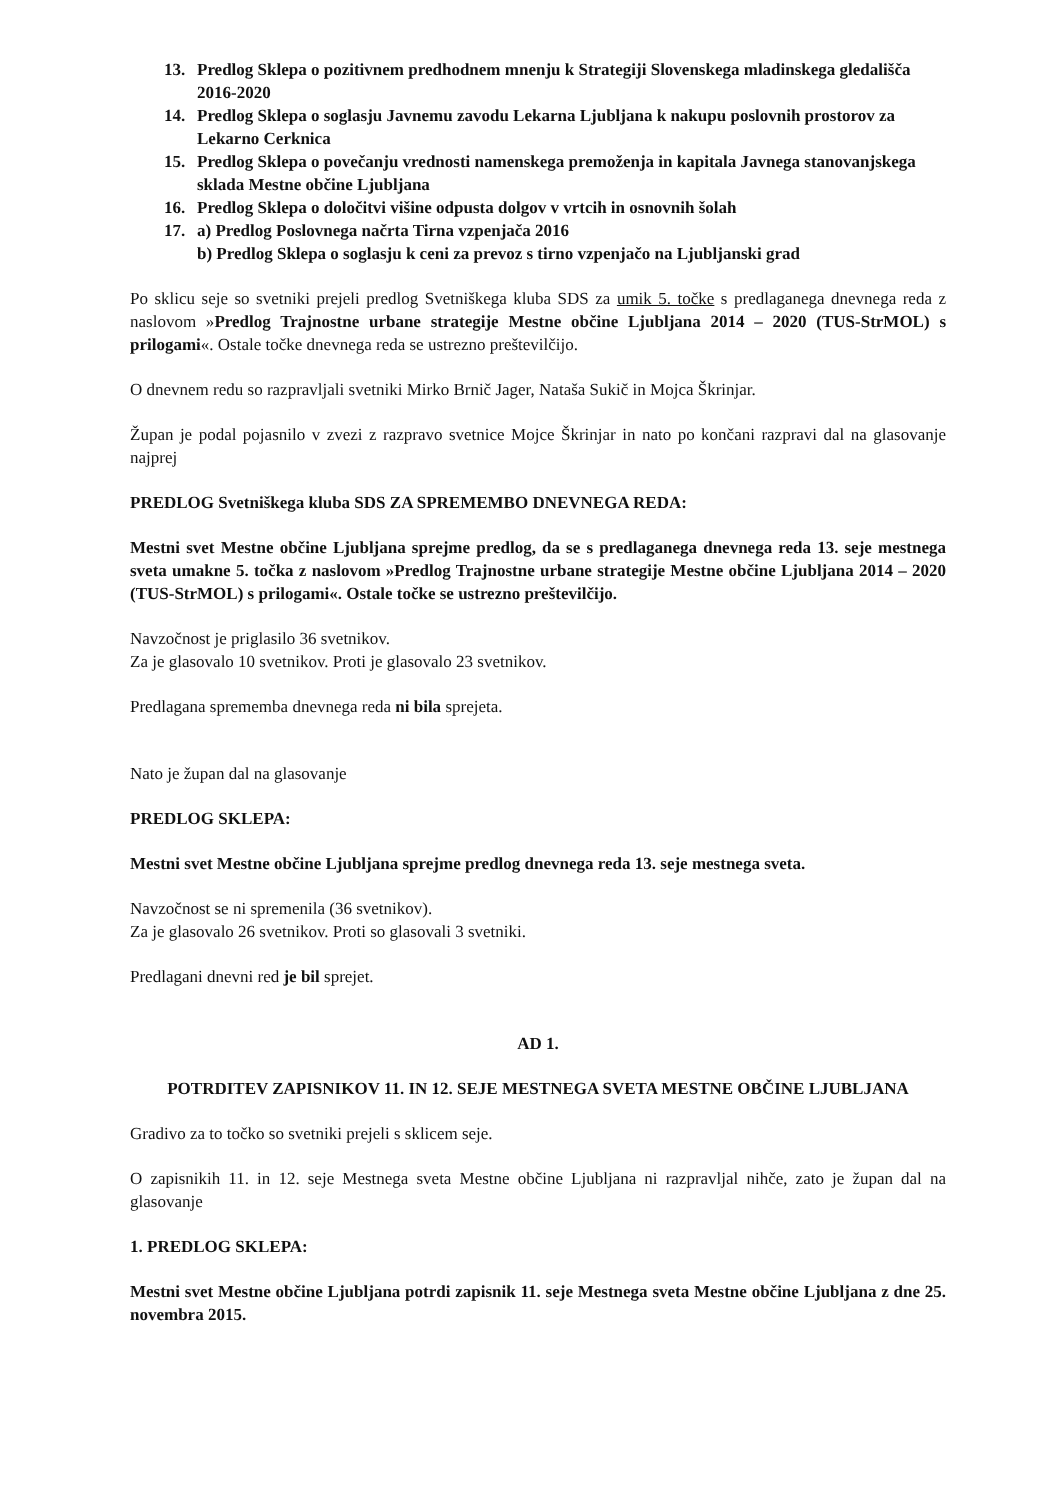13. Predlog Sklepa o pozitivnem predhodnem mnenju k Strategiji Slovenskega mladinskega gledališča 2016-2020
14. Predlog Sklepa o soglasju Javnemu zavodu Lekarna Ljubljana k nakupu poslovnih prostorov za Lekarno Cerknica
15. Predlog Sklepa o povečanju vrednosti namenskega premoženja in kapitala Javnega stanovanjskega sklada Mestne občine Ljubljana
16. Predlog Sklepa o določitvi višine odpusta dolgov v vrtcih in osnovnih šolah
17. a) Predlog Poslovnega načrta Tirna vzpenjača 2016
b) Predlog Sklepa o soglasju k ceni za prevoz s tirno vzpenjačo na Ljubljanski grad
Po sklicu seje so svetniki prejeli predlog Svetniškega kluba SDS za umik 5. točke s predlaganega dnevnega reda z naslovom »Predlog Trajnostne urbane strategije Mestne občine Ljubljana 2014 – 2020 (TUS-StrMOL) s prilogami«. Ostale točke dnevnega reda se ustrezno preštevilčijo.
O dnevnem redu so razpravljali svetniki Mirko Brnič Jager, Nataša Sukič in Mojca Škrinjar.
Župan je podal pojasnilo v zvezi z razpravo svetnice Mojce Škrinjar in nato po končani razpravi dal na glasovanje najprej
PREDLOG Svetniškega kluba SDS ZA SPREMEMBO DNEVNEGA REDA:
Mestni svet Mestne občine Ljubljana sprejme predlog, da se s predlaganega dnevnega reda 13. seje mestnega sveta umakne 5. točka z naslovom »Predlog Trajnostne urbane strategije Mestne občine Ljubljana 2014 – 2020 (TUS-StrMOL) s prilogami«. Ostale točke se ustrezno preštevilčijo.
Navzočnost je priglasilo 36 svetnikov.
Za je glasovalo 10 svetnikov. Proti je glasovalo 23 svetnikov.
Predlagana sprememba dnevnega reda ni bila sprejeta.
Nato je župan dal na glasovanje
PREDLOG SKLEPA:
Mestni svet Mestne občine Ljubljana sprejme predlog dnevnega reda 13. seje mestnega sveta.
Navzočnost se ni spremenila (36 svetnikov).
Za je glasovalo 26 svetnikov. Proti so glasovali 3 svetniki.
Predlagani dnevni red je bil sprejet.
AD 1.
POTRDITEV ZAPISNIKOV 11. IN 12. SEJE MESTNEGA SVETA MESTNE OBČINE LJUBLJANA
Gradivo za to točko so svetniki prejeli s sklicem seje.
O zapisnikih 11. in 12. seje Mestnega sveta Mestne občine Ljubljana ni razpravljal nihče, zato je župan dal na glasovanje
1. PREDLOG SKLEPA:
Mestni svet Mestne občine Ljubljana potrdi zapisnik 11. seje Mestnega sveta Mestne občine Ljubljana z dne 25. novembra 2015.